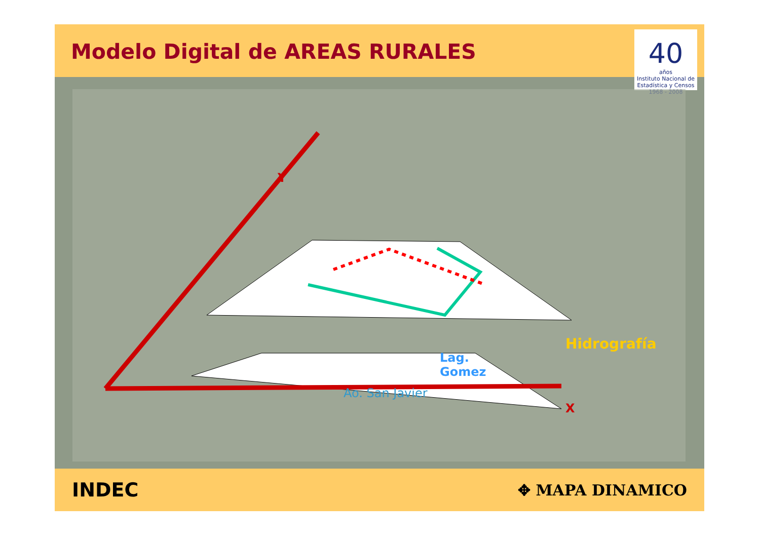Modelo Digital de AREAS RURALES
40
años
Instituto Nacional de Estadística y Censos
1968 - 2008
Y
X
Ao. San Javier
Lag.
Gomez
Hidrografía
INDEC
✥ MAPA DINAMICO